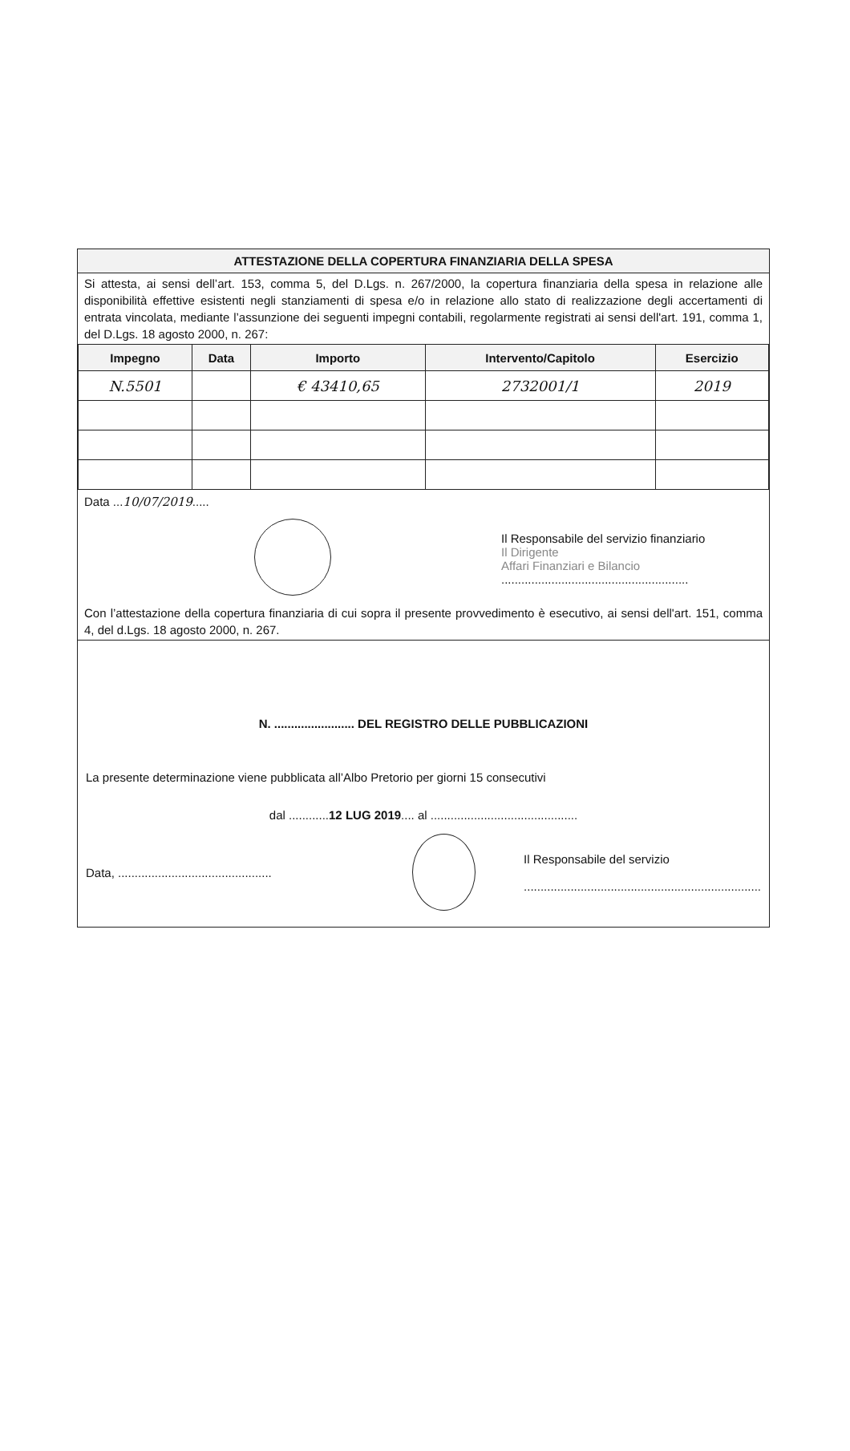ATTESTAZIONE DELLA COPERTURA FINANZIARIA DELLA SPESA
Si attesta, ai sensi dell’art. 153, comma 5, del D.Lgs. n. 267/2000, la copertura finanziaria della spesa in relazione alle disponibilità effettive esistenti negli stanziamenti di spesa e/o in relazione allo stato di realizzazione degli accertamenti di entrata vincolata, mediante l’assunzione dei seguenti impegni contabili, regolarmente registrati ai sensi dell'art. 191, comma 1, del D.Lgs. 18 agosto 2000, n. 267:
| Impegno | Data | Importo | Intervento/Capitolo | Esercizio |
| --- | --- | --- | --- | --- |
| N.5501 | | € 43410,65 | 2732001/1 | 2019 |
Data ...10/07/2019.....
Il Responsabile del servizio finanziario
Il Dirigente
Affari Finanziari e Bilancio
........................................................
Con l’attestazione della copertura finanziaria di cui sopra il presente provvedimento è esecutivo, ai sensi dell'art. 151, comma 4, del d.Lgs. 18 agosto 2000, n. 267.
N. ........................ DEL REGISTRO DELLE PUBBLICAZIONI
La presente determinazione viene pubblicata all’Albo Pretorio per giorni 15 consecutivi
dal ............12 LUG 2019.... al ............................................
Data, ..............................................
Il Responsabile del servizio
.......................................................................